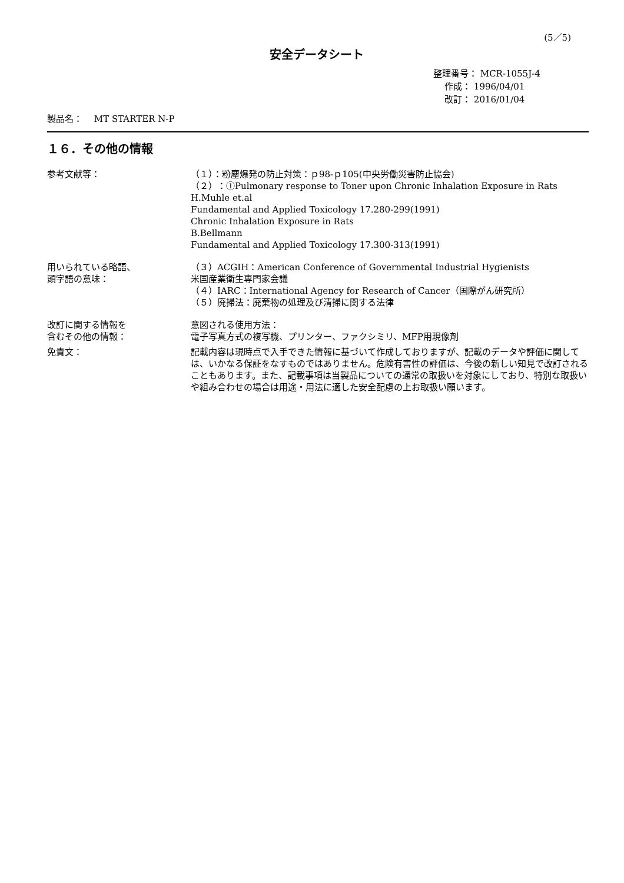(5／5)
安全データシート
整理番号： MCR-1055J-4
作成： 1996/04/01
改訂： 2016/01/04
製品名：　 MT STARTER N-P
１６．その他の情報
参考文献等： （１）：粉塵爆発の防止対策：ｐ98-ｐ105(中央労働災害防止協会)
（２）：①Pulmonary response to Toner upon Chronic Inhalation Exposure in Rats
H.Muhle et.al
Fundamental and Applied Toxicology 17.280-299(1991)
Chronic Inhalation Exposure in Rats
B.Bellmann
Fundamental and Applied Toxicology 17.300-313(1991)
用いられている略語、
頭字語の意味：
（３）ACGIH：American Conference of Governmental Industrial Hygienists
米国産業衛生専門家会議
（４）IARC：International Agency for Research of Cancer（国際がん研究所）
（５）廃掃法：廃棄物の処理及び清掃に関する法律
改訂に関する情報を
含むその他の情報：
意図される使用方法：
電子写真方式の複写機、プリンター、ファクシミリ、MFP用現像剤
免責文： 記載内容は現時点で入手できた情報に基づいて作成しておりますが、記載のデータや評価に関しては、いかなる保証をなすものではありません。危険有害性の評価は、今後の新しい知見で改訂されることもあります。また、記載事項は当製品についての通常の取扱いを対象にしており、特別な取扱いや組み合わせの場合は用途・用法に適した安全配慮の上お取扱い願います。